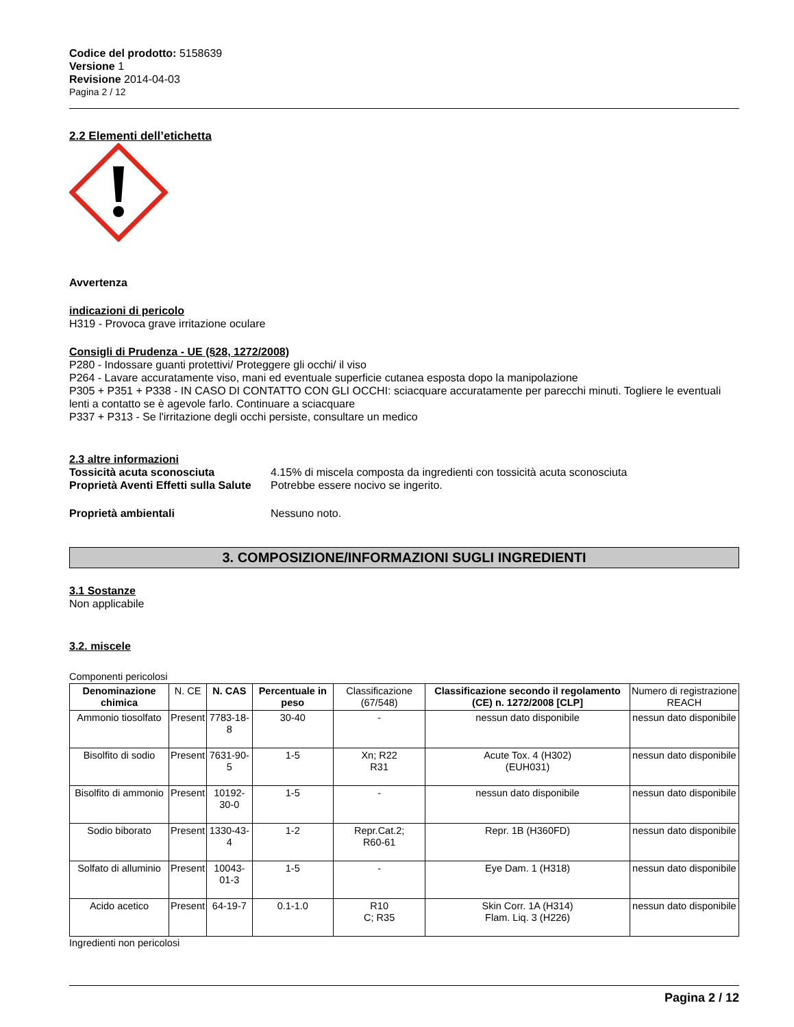Codice del prodotto: 5158639
Versione 1
Revisione 2014-04-03
Pagina 2 / 12
2.2 Elementi dell’etichetta
Avvertenza
indicazioni di pericolo
H319 - Provoca grave irritazione oculare
Consigli di Prudenza - UE (§28, 1272/2008)
P280 - Indossare guanti protettivi/ Proteggere gli occhi/ il viso
P264 - Lavare accuratamente viso, mani ed eventuale superficie cutanea esposta dopo la manipolazione
P305 + P351 + P338 - IN CASO DI CONTATTO CON GLI OCCHI: sciacquare accuratamente per parecchi minuti. Togliere le eventuali lenti a contatto se è agevole farlo. Continuare a sciacquare
P337 + P313 - Se l'irritazione degli occhi persiste, consultare un medico
2.3 altre informazioni
Tossicità acuta sconosciuta 4.15% di miscela composta da ingredienti con tossicità acuta sconosciuta
Proprietà Aventi Effetti sulla Salute Potrebbe essere nocivo se ingerito.
Proprietà ambientali Nessuno noto.
3. COMPOSIZIONE/INFORMAZIONI SUGLI INGREDIENTI
3.1 Sostanze
Non applicabile
3.2. miscele
Componenti pericolosi
| Denominazione chimica | N. CE | N. CAS | Percentuale in peso | Classificazione (67/548) | Classificazione secondo il regolamento (CE) n. 1272/2008 [CLP] | Numero di registrazione REACH |
| --- | --- | --- | --- | --- | --- | --- |
| Ammonio tiosolfato | Present | 7783-18-8 | 30-40 | - | nessun dato disponibile | nessun dato disponibile |
| Bisolfito di sodio | Present | 7631-90-5 | 1-5 | Xn; R22 R31 | Acute Tox. 4 (H302) (EUH031) | nessun dato disponibile |
| Bisolfito di ammonio | Present | 10192-30-0 | 1-5 | - | nessun dato disponibile | nessun dato disponibile |
| Sodio biborato | Present | 1330-43-4 | 1-2 | Repr.Cat.2; R60-61 | Repr. 1B (H360FD) | nessun dato disponibile |
| Solfato di alluminio | Present | 10043-01-3 | 1-5 | - | Eye Dam. 1 (H318) | nessun dato disponibile |
| Acido acetico | Present | 64-19-7 | 0.1-1.0 | R10 C; R35 | Skin Corr. 1A (H314) Flam. Liq. 3 (H226) | nessun dato disponibile |
Ingredienti non pericolosi
Pagina 2 / 12